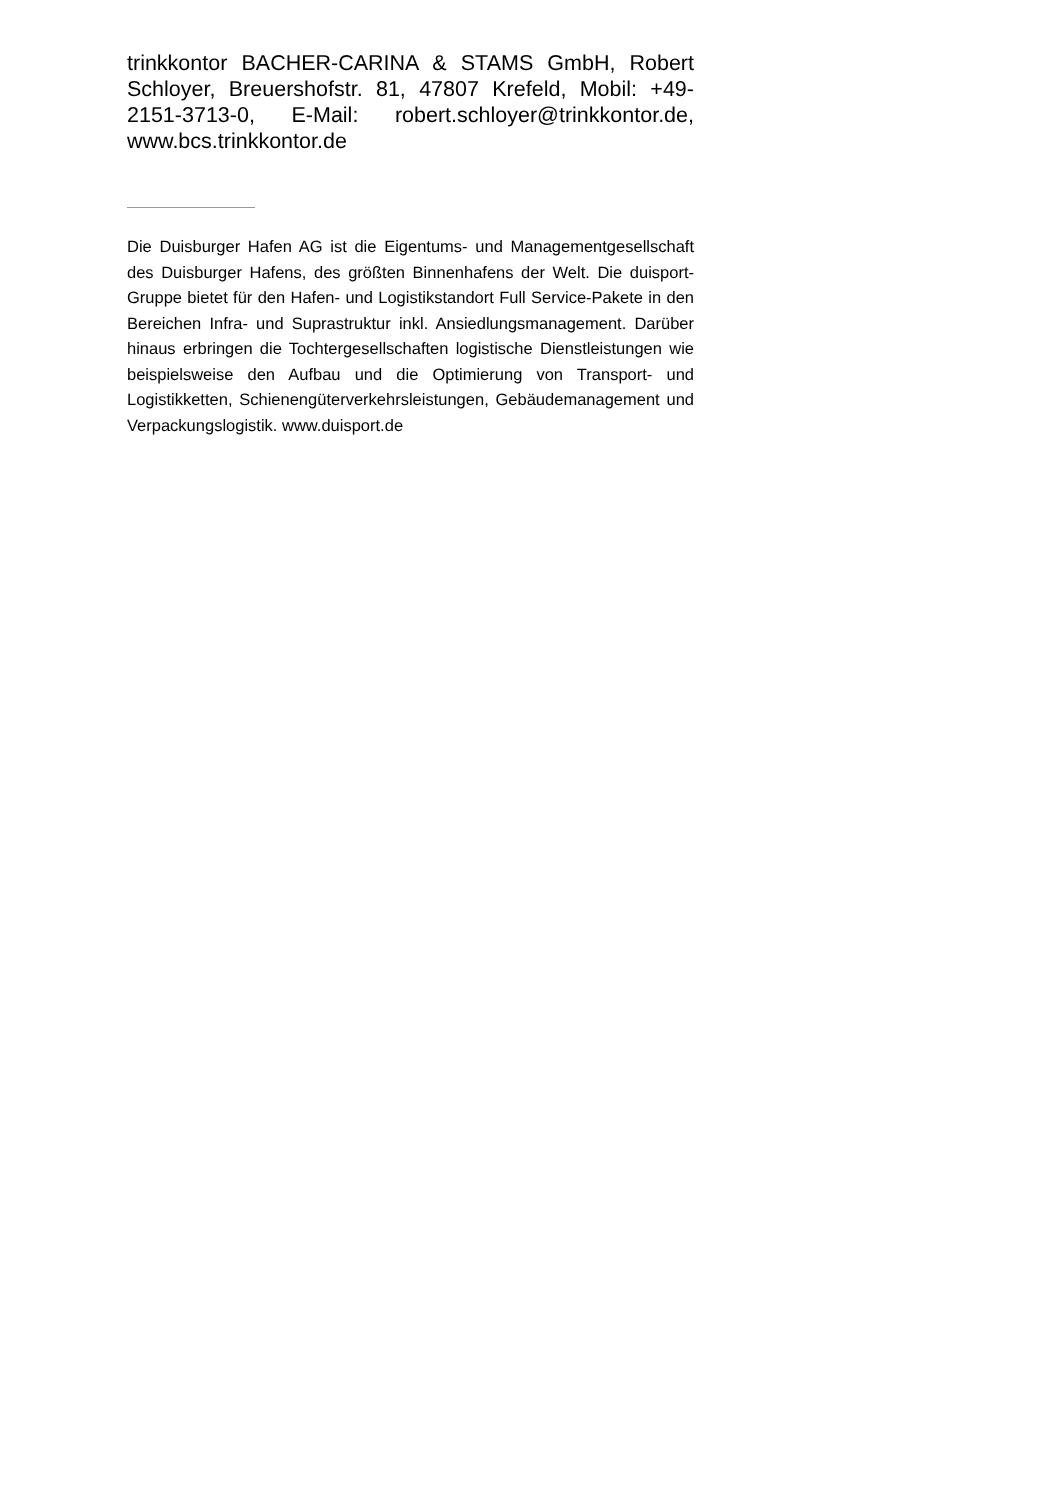trinkkontor BACHER-CARINA & STAMS GmbH, Robert Schloyer, Breuershofstr. 81, 47807 Krefeld, Mobil: +49-2151-3713-0, E-Mail: robert.schloyer@trinkkontor.de, www.bcs.trinkkontor.de
Die Duisburger Hafen AG ist die Eigentums- und Managementgesellschaft des Duisburger Hafens, des größten Binnenhafens der Welt. Die duisport-Gruppe bietet für den Hafen- und Logistikstandort Full Service-Pakete in den Bereichen Infra- und Suprastruktur inkl. Ansiedlungsmanagement. Darüber hinaus erbringen die Tochtergesellschaften logistische Dienstleistungen wie beispielsweise den Aufbau und die Optimierung von Transport- und Logistikketten, Schienengüterverkehrsleistungen, Gebäudemanagement und Verpackungslogistik. www.duisport.de